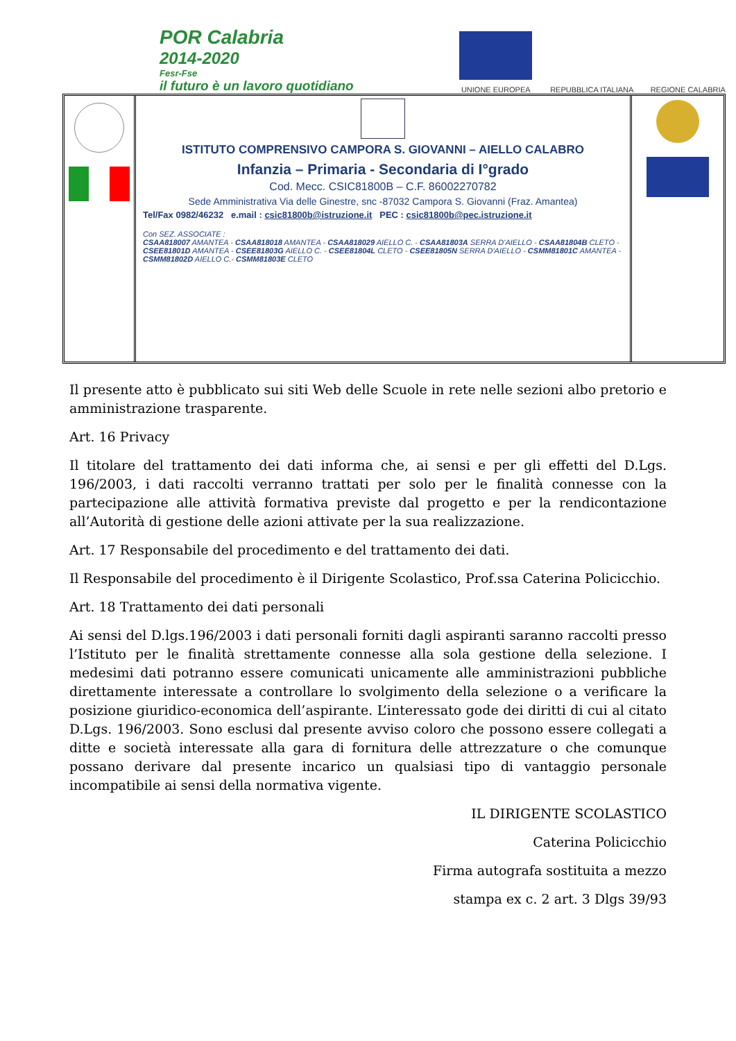POR Calabria
2014-2020
Fesr-Fse
il futuro è un lavoro quotidiano
UNIONE EUROPEA
REPUBBLICA ITALIANA
REGIONE CALABRIA
ISTITUTO COMPRENSIVO CAMPORA S. GIOVANNI – AIELLO CALABRO
Infanzia – Primaria - Secondaria di I°grado
Cod. Mecc. CSIC81800B – C.F. 86002270782
Sede Amministrativa Via delle Ginestre, snc -87032 Campora S. Giovanni (Fraz. Amantea)
Tel/Fax 0982/46232 e.mail : csic81800b@istruzione.it PEC : csic81800b@pec.istruzione.it
Con SEZ. ASSOCIATE :
CSAA818007 AMANTEA - CSAA818018 AMANTEA - CSAA818029 AIELLO C. - CSAA81803A SERRA D'AIELLO - CSAA81804B CLETO - CSEE81801D AMANTEA - CSEE81803G AIELLO C. - CSEE81804L CLETO - CSEE81805N SERRA D'AIELLO - CSMM81801C AMANTEA - CSMM81802D AIELLO C.- CSMM81803E CLETO
Il presente atto è pubblicato sui siti Web delle Scuole in rete nelle sezioni albo pretorio e amministrazione trasparente.
Art. 16 Privacy
Il titolare del trattamento dei dati informa che, ai sensi e per gli effetti del D.Lgs. 196/2003, i dati raccolti verranno trattati per solo per le finalità connesse con la partecipazione alle attività formativa previste dal progetto e per la rendicontazione all’Autorità di gestione delle azioni attivate per la sua realizzazione.
Art. 17 Responsabile del procedimento e del trattamento dei dati.
Il Responsabile del procedimento è il Dirigente Scolastico, Prof.ssa Caterina Policicchio.
Art. 18 Trattamento dei dati personali
Ai sensi del D.lgs.196/2003 i dati personali forniti dagli aspiranti saranno raccolti presso l’Istituto per le finalità strettamente connesse alla sola gestione della selezione. I medesimi dati potranno essere comunicati unicamente alle amministrazioni pubbliche direttamente interessate a controllare lo svolgimento della selezione o a verificare la posizione giuridico-economica dell’aspirante. L’interessato gode dei diritti di cui al citato D.Lgs. 196/2003. Sono esclusi dal presente avviso coloro che possono essere collegati a ditte e società interessate alla gara di fornitura delle attrezzature o che comunque possano derivare dal presente incarico un qualsiasi tipo di vantaggio personale incompatibile ai sensi della normativa vigente.
IL DIRIGENTE SCOLASTICO
Caterina Policicchio
Firma autografa sostituita a mezzo
stampa ex c. 2 art. 3 Dlgs 39/93